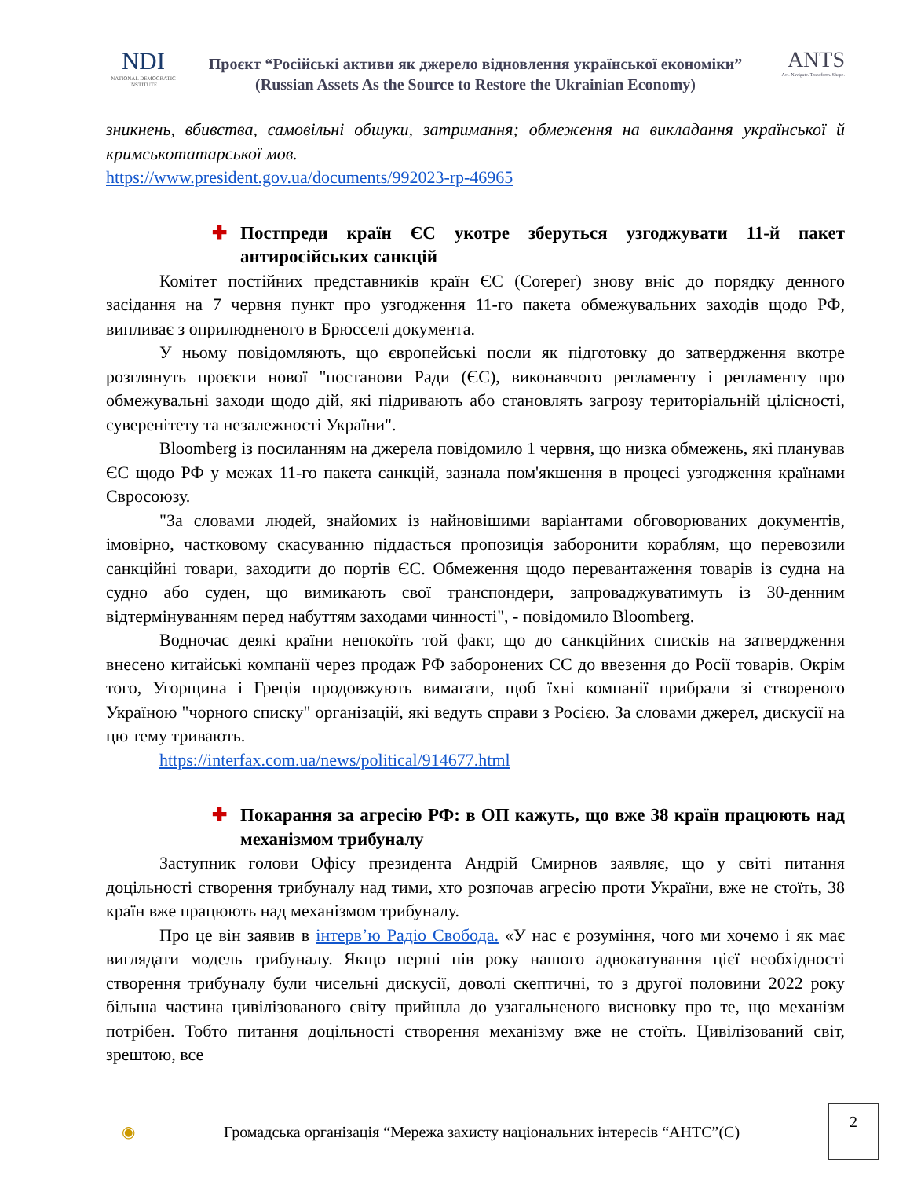NDI
NATIONAL DEMOCRATIC INSTITUTE
Проєкт “Російські активи як джерело відновлення української економіки”
(Russian Assets As the Source to Restore the Ukrainian Economy)
ANTS
Act. Navigate. Transform. Shape.
зникнень, вбивства, самовільні обшуки, затримання; обмеження на викладання української й кримськотатарської мов.
https://www.president.gov.ua/documents/992023-rp-46965
✚ Постпреди країн ЄС укотре зберуться узгоджувати 11-й пакет антиросійських санкцій
Комітет постійних представників країн ЄС (Coreper) знову вніс до порядку денного засідання на 7 червня пункт про узгодження 11-го пакета обмежувальних заходів щодо РФ, випливає з оприлюдненого в Брюсселі документа.
У ньому повідомляють, що європейські посли як підготовку до затвердження вкотре розглянуть проєкти нової "постанови Ради (ЄС), виконавчого регламенту і регламенту про обмежувальні заходи щодо дій, які підривають або становлять загрозу територіальній цілісності, суверенітету та незалежності України".
Bloomberg із посиланням на джерела повідомило 1 червня, що низка обмежень, які планував ЄС щодо РФ у межах 11-го пакета санкцій, зазнала пом'якшення в процесі узгодження країнами Євросоюзу.
"За словами людей, знайомих із найновішими варіантами обговорюваних документів, імовірно, частковому скасуванню піддасться пропозиція заборонити кораблям, що перевозили санкційні товари, заходити до портів ЄС. Обмеження щодо перевантаження товарів із судна на судно або суден, що вимикають свої транспондери, запроваджуватимуть із 30-денним відтермінуванням перед набуттям заходами чинності", - повідомило Bloomberg.
Водночас деякі країни непокоїть той факт, що до санкційних списків на затвердження внесено китайські компанії через продаж РФ заборонених ЄС до ввезення до Росії товарів. Окрім того, Угорщина і Греція продовжують вимагати, щоб їхні компанії прибрали зі створеного Україною "чорного списку" організацій, які ведуть справи з Росією. За словами джерел, дискусії на цю тему тривають.
https://interfax.com.ua/news/political/914677.html
✚ Покарання за агресію РФ: в ОП кажуть, що вже 38 країн працюють над механізмом трибуналу
Заступник голови Офісу президента Андрій Смирнов заявляє, що у світі питання доцільності створення трибуналу над тими, хто розпочав агресію проти України, вже не стоїть, 38 країн вже працюють над механізмом трибуналу.
Про це він заявив в інтерв’ю Радіо Свобода. «У нас є розуміння, чого ми хочемо і як має виглядати модель трибуналу. Якщо перші пів року нашого адвокатування цієї необхідності створення трибуналу були чисельні дискусії, доволі скептичні, то з другої половини 2022 року більша частина цивілізованого світу прийшла до узагальненого висновку про те, що механізм потрібен. Тобто питання доцільності створення механізму вже не стоїть. Цивілізований світ, зрештою, все
◉ Громадська організація “Мережа захисту національних інтересів “АНТС”(С)
2